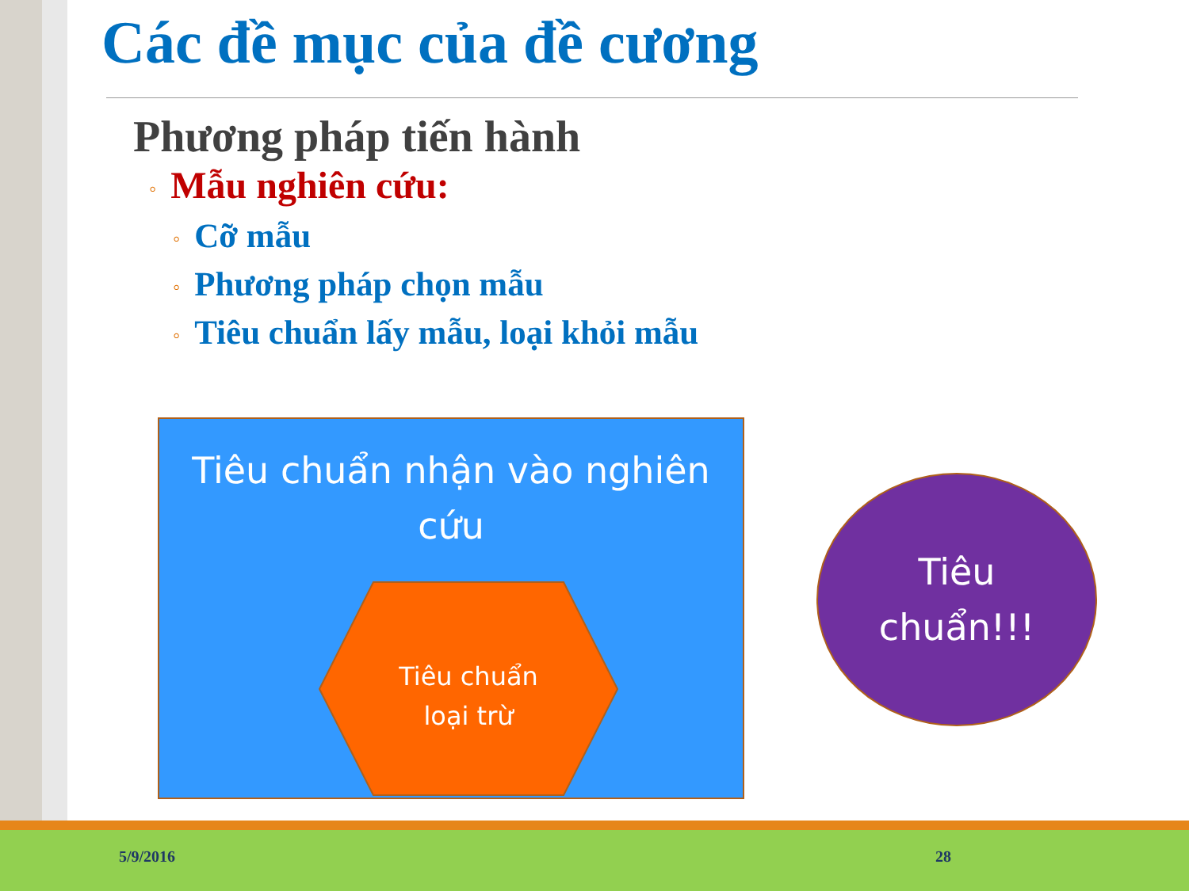Các đề mục của đề cương
Phương pháp tiến hành
◦ Mẫu nghiên cứu:
◦ Cỡ mẫu
◦ Phương pháp chọn mẫu
◦ Tiêu chuẩn lấy mẫu, loại khỏi mẫu
Tiêu chuẩn nhận vào nghiên cứu
Tiêu chuẩn
loại trừ
Tiêu
chuẩn!!!
5/9/2016 28